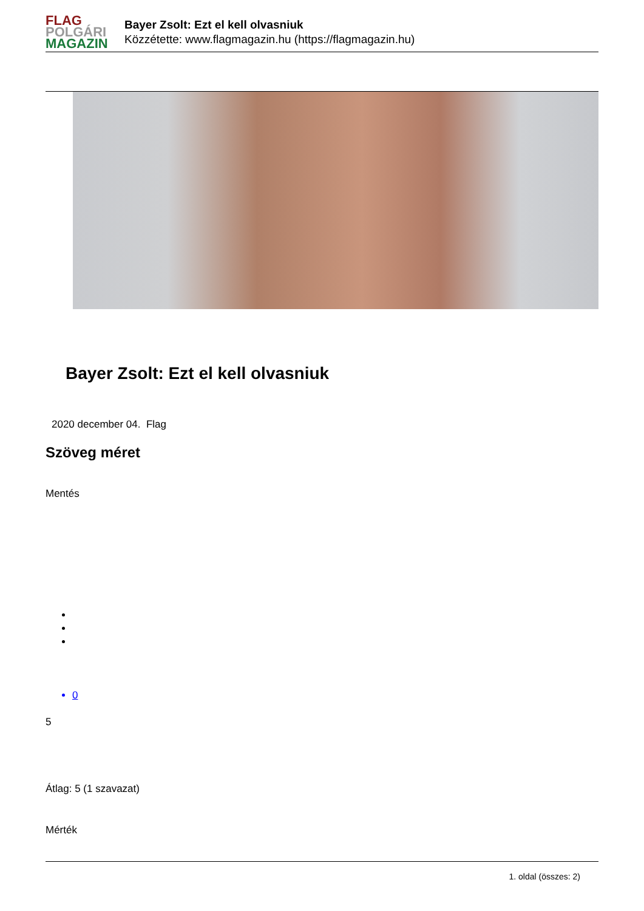FLAG
POLGÁRI
MAGAZIN
Bayer Zsolt: Ezt el kell olvasniuk
Közzétette: www.flagmagazin.hu (https://flagmagazin.hu)
Bayer Zsolt: Ezt el kell olvasniuk
2020 december 04. Flag
Szöveg méret
Mentés
0
5
Átlag: 5 (1 szavazat)
Mérték
1. oldal (összes: 2)